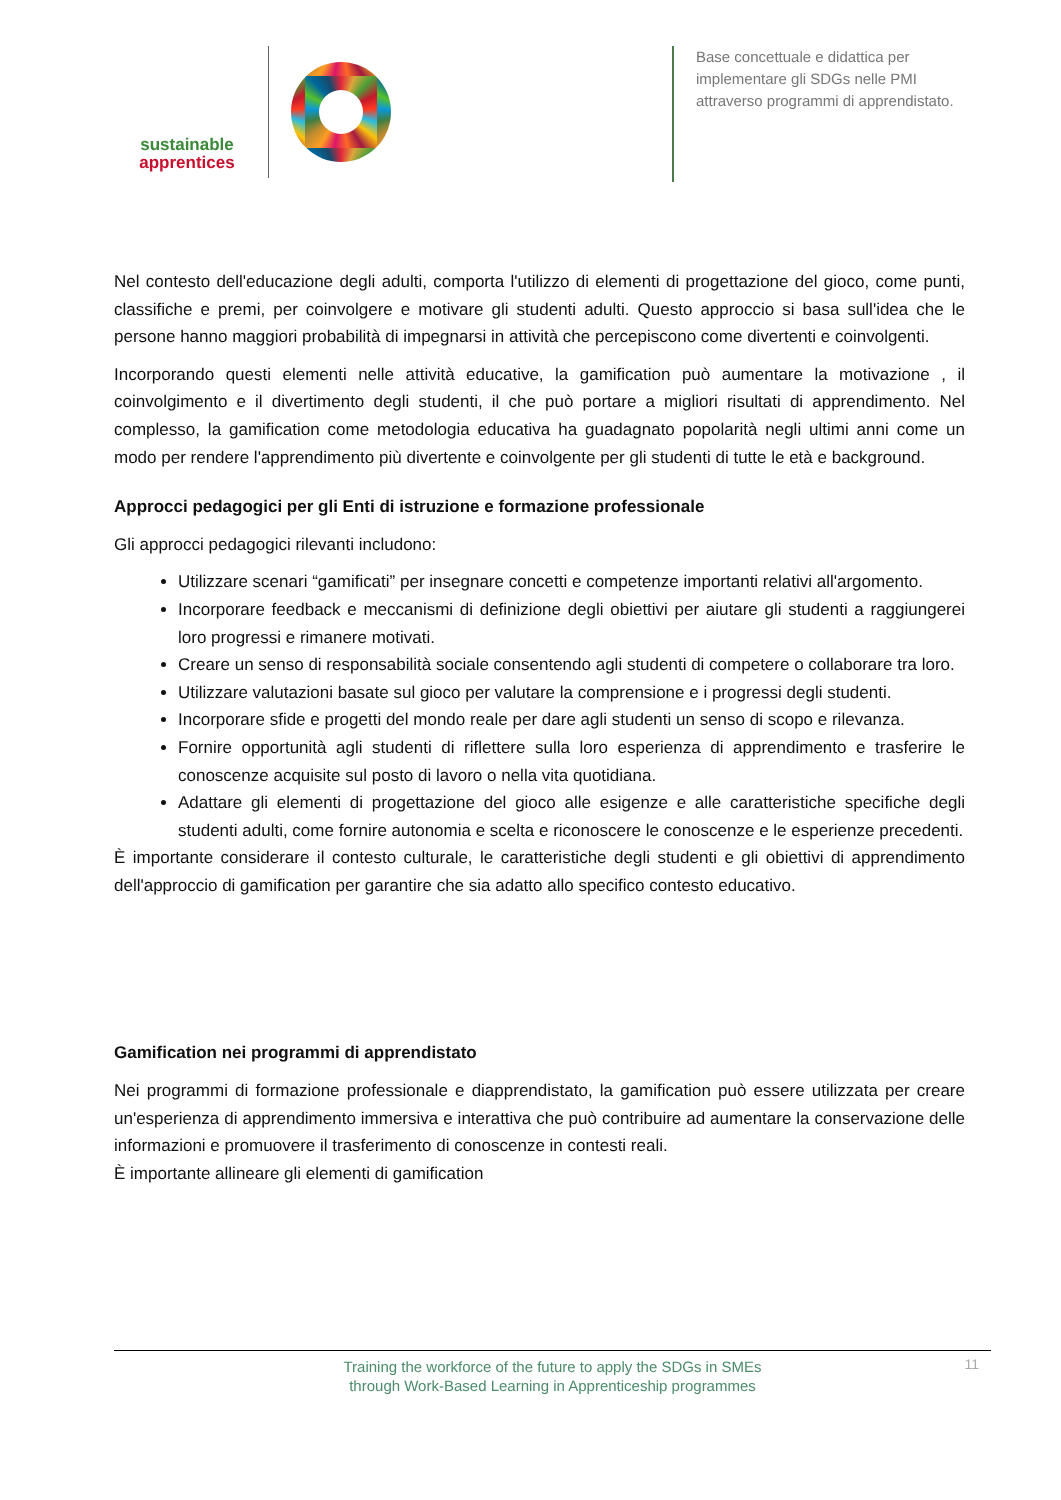sustainable
apprentices
Base concettuale e didattica per implementare gli SDGs nelle PMI attraverso programmi di apprendistato.
Nel contesto dell'educazione degli adulti, comporta l'utilizzo di elementi di progettazione del gioco, come punti, classifiche e premi, per coinvolgere e motivare gli studenti adulti. Questo approccio si basa sull'idea che le persone hanno maggiori probabilità di impegnarsi in attività che percepiscono come divertenti e coinvolgenti.
Incorporando questi elementi nelle attività educative, la gamification può aumentare la motivazione , il coinvolgimento e il divertimento degli studenti, il che può portare a migliori risultati di apprendimento. Nel complesso, la gamification come metodologia educativa ha guadagnato popolarità negli ultimi anni come un modo per rendere l'apprendimento più divertente e coinvolgente per gli studenti di tutte le età e background.
Approcci pedagogici per gli Enti di istruzione e formazione professionale
Gli approcci pedagogici rilevanti includono:
Utilizzare scenari “gamificati” per insegnare concetti e competenze importanti relativi all'argomento.
Incorporare feedback e meccanismi di definizione degli obiettivi per aiutare gli studenti a raggiungerei loro progressi e rimanere motivati.
Creare un senso di responsabilità sociale consentendo agli studenti di competere o collaborare tra loro.
Utilizzare valutazioni basate sul gioco per valutare la comprensione e i progressi degli studenti.
Incorporare sfide e progetti del mondo reale per dare agli studenti un senso di scopo e rilevanza.
Fornire opportunità agli studenti di riflettere sulla loro esperienza di apprendimento e trasferire le conoscenze acquisite sul posto di lavoro o nella vita quotidiana.
Adattare gli elementi di progettazione del gioco alle esigenze e alle caratteristiche specifiche degli studenti adulti, come fornire autonomia e scelta e riconoscere le conoscenze e le esperienze precedenti.
È importante considerare il contesto culturale, le caratteristiche degli studenti e gli obiettivi di apprendimento dell'approccio di gamification per garantire che sia adatto allo specifico contesto educativo.
Gamification nei programmi di apprendistato
Nei programmi di formazione professionale e diapprendistato, la gamification può essere utilizzata per creare un'esperienza di apprendimento immersiva e interattiva che può contribuire ad aumentare la conservazione delle informazioni e promuovere il trasferimento di conoscenze in contesti reali.
È importante allineare gli elementi di gamification
Training the workforce of the future to apply the SDGs in SMEs
through Work-Based Learning in Apprenticeship programmes
11